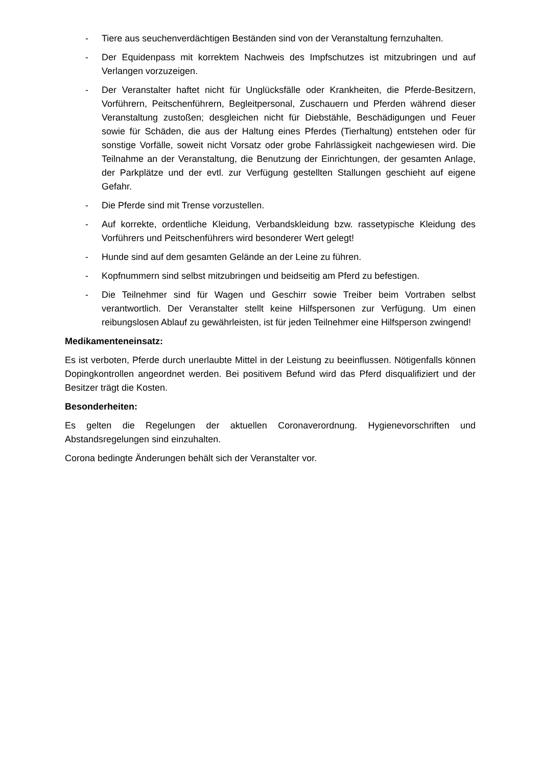- Tiere aus seuchenverdächtigen Beständen sind von der Veranstaltung fernzuhalten.
- Der Equidenpass mit korrektem Nachweis des Impfschutzes ist mitzubringen und auf Verlangen vorzuzeigen.
- Der Veranstalter haftet nicht für Unglücksfälle oder Krankheiten, die Pferde-Besitzern, Vorführern, Peitschenführern, Begleitpersonal, Zuschauern und Pferden während dieser Veranstaltung zustoßen; desgleichen nicht für Diebstähle, Beschädigungen und Feuer sowie für Schäden, die aus der Haltung eines Pferdes (Tierhaltung) entstehen oder für sonstige Vorfälle, soweit nicht Vorsatz oder grobe Fahrlässigkeit nachgewiesen wird. Die Teilnahme an der Veranstaltung, die Benutzung der Einrichtungen, der gesamten Anlage, der Parkplätze und der evtl. zur Verfügung gestellten Stallungen geschieht auf eigene Gefahr.
- Die Pferde sind mit Trense vorzustellen.
- Auf korrekte, ordentliche Kleidung, Verbandskleidung bzw. rassetypische Kleidung des Vorführers und Peitschenführers wird besonderer Wert gelegt!
- Hunde sind auf dem gesamten Gelände an der Leine zu führen.
- Kopfnummern sind selbst mitzubringen und beidseitig am Pferd zu befestigen.
- Die Teilnehmer sind für Wagen und Geschirr sowie Treiber beim Vortraben selbst verantwortlich. Der Veranstalter stellt keine Hilfspersonen zur Verfügung. Um einen reibungslosen Ablauf zu gewährleisten, ist für jeden Teilnehmer eine Hilfsperson zwingend!
Medikamenteneinsatz:
Es ist verboten, Pferde durch unerlaubte Mittel in der Leistung zu beeinflussen. Nötigenfalls können Dopingkontrollen angeordnet werden. Bei positivem Befund wird das Pferd disqualifiziert und der Besitzer trägt die Kosten.
Besonderheiten:
Es gelten die Regelungen der aktuellen Coronaverordnung. Hygienevorschriften und Abstandsregelungen sind einzuhalten.
Corona bedingte Änderungen behält sich der Veranstalter vor.